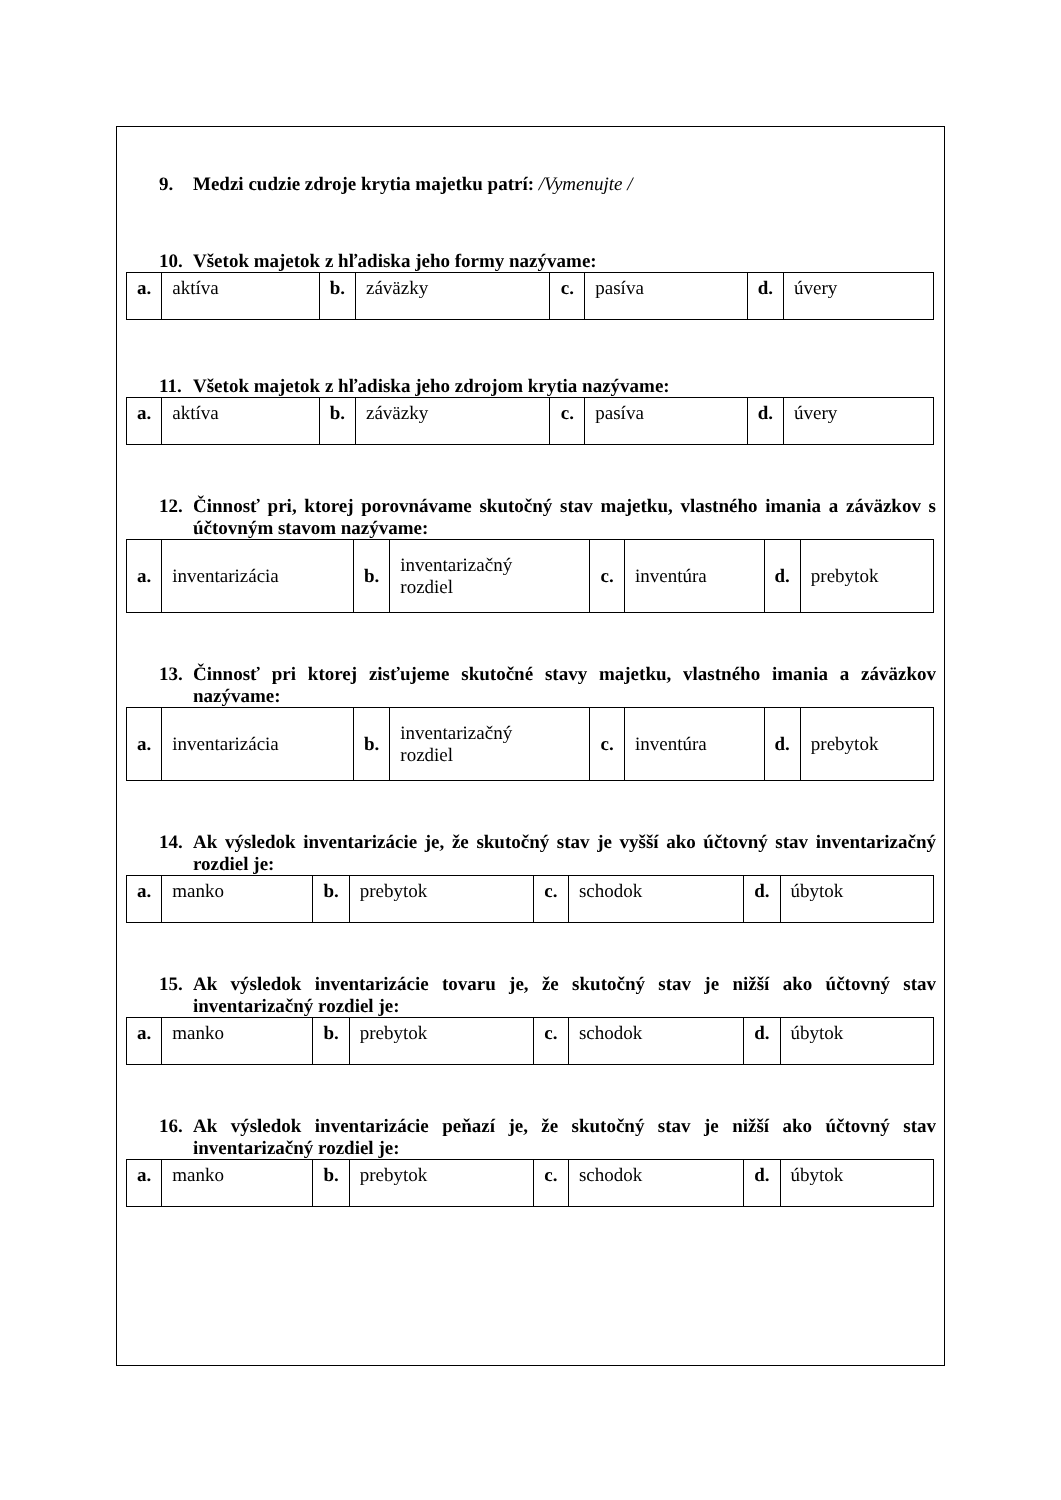9. Medzi cudzie zdroje krytia majetku patrí: /Vymenujte /
10. Všetok majetok z hľadiska jeho formy nazývame:
| a. | aktíva | b. | záväzky | c. | pasíva | d. | úvery |
11. Všetok majetok z hľadiska jeho zdrojom krytia nazývame:
| a. | aktíva | b. | záväzky | c. | pasíva | d. | úvery |
12. Činnosť pri, ktorej porovnávame skutočný stav majetku, vlastného imania a záväzkov s účtovným stavom nazývame:
| a. | inventarizácia | b. | inventarizačný rozdiel | c. | inventúra | d. | prebytok |
13. Činnosť pri ktorej zisťujeme skutočné stavy majetku, vlastného imania a záväzkov nazývame:
| a. | inventarizácia | b. | inventarizačný rozdiel | c. | inventúra | d. | prebytok |
14. Ak výsledok inventarizácie je, že skutočný stav je vyšší ako účtovný stav inventarizačný rozdiel je:
| a. | manko | b. | prebytok | c. | schodok | d. | úbytok |
15. Ak výsledok inventarizácie tovaru je, že skutočný stav je nižší ako účtovný stav inventarizačný rozdiel je:
| a. | manko | b. | prebytok | c. | schodok | d. | úbytok |
16. Ak výsledok inventarizácie peňazí je, že skutočný stav je nižší ako účtovný stav inventarizačný rozdiel je:
| a. | manko | b. | prebytok | c. | schodok | d. | úbytok |